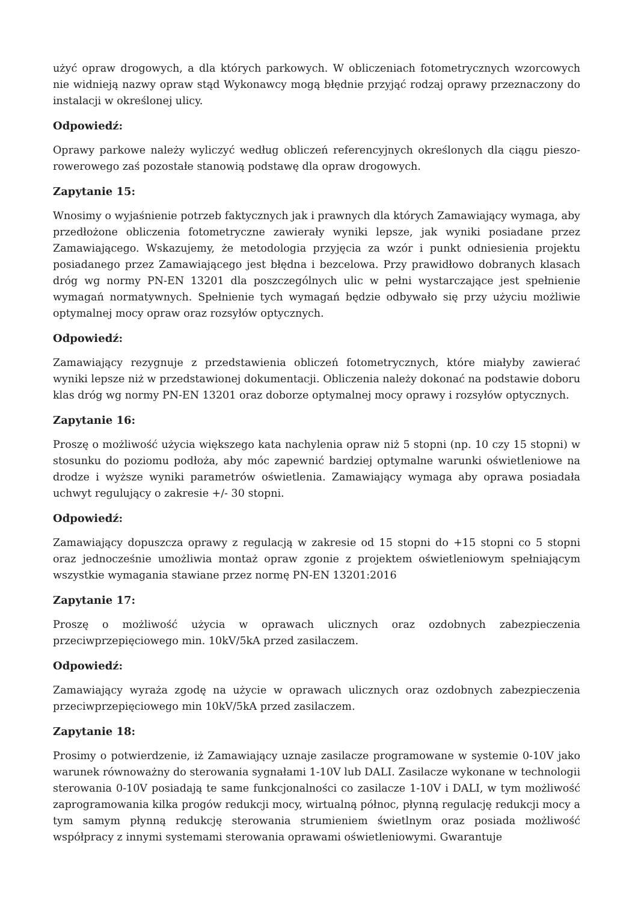użyć opraw drogowych, a dla których parkowych. W obliczeniach fotometrycznych wzorcowych nie widnieją nazwy opraw stąd Wykonawcy mogą błędnie przyjąć rodzaj oprawy przeznaczony do instalacji w określonej ulicy.
Odpowiedź:
Oprawy parkowe należy wyliczyć według obliczeń referencyjnych określonych dla ciągu pieszo-rowerowego zaś pozostałe stanowią podstawę dla opraw drogowych.
Zapytanie 15:
Wnosimy o wyjaśnienie potrzeb faktycznych jak i prawnych dla których Zamawiający wymaga, aby przedłożone obliczenia fotometryczne zawierały wyniki lepsze, jak wyniki posiadane przez Zamawiającego. Wskazujemy, że metodologia przyjęcia za wzór i punkt odniesienia projektu posiadanego przez Zamawiającego jest błędna i bezcelowa. Przy prawidłowo dobranych klasach dróg wg normy PN-EN 13201 dla poszczególnych ulic w pełni wystarczające jest spełnienie wymagań normatywnych. Spełnienie tych wymagań będzie odbywało się przy użyciu możliwie optymalnej mocy opraw oraz rozsyłów optycznych.
Odpowiedź:
Zamawiający rezygnuje z przedstawienia obliczeń fotometrycznych, które miałyby zawierać wyniki lepsze niż w przedstawionej dokumentacji. Obliczenia należy dokonać na podstawie doboru klas dróg wg normy PN-EN 13201 oraz doborze optymalnej mocy oprawy i rozsyłów optycznych.
Zapytanie 16:
Proszę o możliwość użycia większego kata nachylenia opraw niż 5 stopni (np. 10 czy 15 stopni) w stosunku do poziomu podłoża, aby móc zapewnić bardziej optymalne warunki oświetleniowe na drodze i wyższe wyniki parametrów oświetlenia. Zamawiający wymaga aby oprawa posiadała uchwyt regulujący o zakresie +/- 30 stopni.
Odpowiedź:
Zamawiający dopuszcza oprawy z regulacją w zakresie od 15 stopni do +15 stopni co 5 stopni oraz jednocześnie umożliwia montaż opraw zgonie z projektem oświetleniowym spełniającym wszystkie wymagania stawiane przez normę PN-EN 13201:2016
Zapytanie 17:
Proszę o możliwość użycia w oprawach ulicznych oraz ozdobnych zabezpieczenia przeciwprzepięciowego min. 10kV/5kA przed zasilaczem.
Odpowiedź:
Zamawiający wyraża zgodę na użycie w oprawach ulicznych oraz ozdobnych zabezpieczenia przeciwprzepięciowego min 10kV/5kA przed zasilaczem.
Zapytanie 18:
Prosimy o potwierdzenie, iż Zamawiający uznaje zasilacze programowane w systemie 0-10V jako warunek równoważny do sterowania sygnałami 1-10V lub DALI. Zasilacze wykonane w technologii sterowania 0-10V posiadają te same funkcjonalności co zasilacze 1-10V i DALI, w tym możliwość zaprogramowania kilka progów redukcji mocy, wirtualną północ, płynną regulację redukcji mocy a tym samym płynną redukcję sterowania strumieniem świetlnym oraz posiada możliwość współpracy z innymi systemami sterowania oprawami oświetleniowymi. Gwarantuje